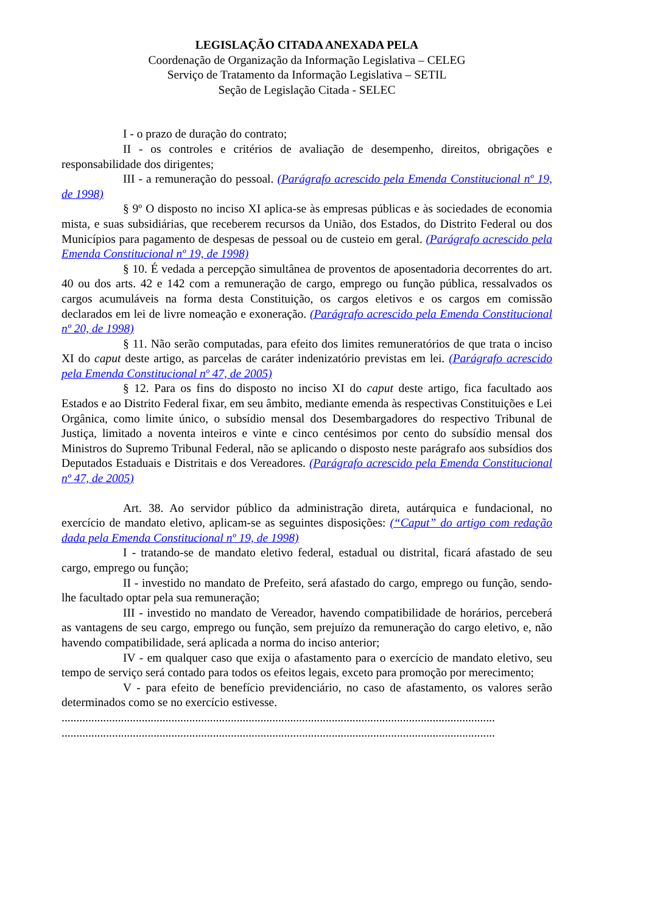LEGISLAÇÃO CITADA ANEXADA PELA
Coordenação de Organização da Informação Legislativa – CELEG
Serviço de Tratamento da Informação Legislativa – SETIL
Seção de Legislação Citada - SELEC
I - o prazo de duração do contrato;
II - os controles e critérios de avaliação de desempenho, direitos, obrigações e responsabilidade dos dirigentes;
III - a remuneração do pessoal. (Parágrafo acrescido pela Emenda Constitucional nº 19, de 1998)
§ 9º O disposto no inciso XI aplica-se às empresas públicas e às sociedades de economia mista, e suas subsidiárias, que receberem recursos da União, dos Estados, do Distrito Federal ou dos Municípios para pagamento de despesas de pessoal ou de custeio em geral. (Parágrafo acrescido pela Emenda Constitucional nº 19, de 1998)
§ 10. É vedada a percepção simultânea de proventos de aposentadoria decorrentes do art. 40 ou dos arts. 42 e 142 com a remuneração de cargo, emprego ou função pública, ressalvados os cargos acumuláveis na forma desta Constituição, os cargos eletivos e os cargos em comissão declarados em lei de livre nomeação e exoneração. (Parágrafo acrescido pela Emenda Constitucional nº 20, de 1998)
§ 11. Não serão computadas, para efeito dos limites remuneratórios de que trata o inciso XI do caput deste artigo, as parcelas de caráter indenizatório previstas em lei. (Parágrafo acrescido pela Emenda Constitucional nº 47, de 2005)
§ 12. Para os fins do disposto no inciso XI do caput deste artigo, fica facultado aos Estados e ao Distrito Federal fixar, em seu âmbito, mediante emenda às respectivas Constituições e Lei Orgânica, como limite único, o subsídio mensal dos Desembargadores do respectivo Tribunal de Justiça, limitado a noventa inteiros e vinte e cinco centésimos por cento do subsídio mensal dos Ministros do Supremo Tribunal Federal, não se aplicando o disposto neste parágrafo aos subsídios dos Deputados Estaduais e Distritais e dos Vereadores. (Parágrafo acrescido pela Emenda Constitucional nº 47, de 2005)
Art. 38. Ao servidor público da administração direta, autárquica e fundacional, no exercício de mandato eletivo, aplicam-se as seguintes disposições: (“Caput” do artigo com redação dada pela Emenda Constitucional nº 19, de 1998)
I - tratando-se de mandato eletivo federal, estadual ou distrital, ficará afastado de seu cargo, emprego ou função;
II - investido no mandato de Prefeito, será afastado do cargo, emprego ou função, sendo-lhe facultado optar pela sua remuneração;
III - investido no mandato de Vereador, havendo compatibilidade de horários, perceberá as vantagens de seu cargo, emprego ou função, sem prejuízo da remuneração do cargo eletivo, e, não havendo compatibilidade, será aplicada a norma do inciso anterior;
IV - em qualquer caso que exija o afastamento para o exercício de mandato eletivo, seu tempo de serviço será contado para todos os efeitos legais, exceto para promoção por merecimento;
V - para efeito de benefício previdenciário, no caso de afastamento, os valores serão determinados como se no exercício estivesse.
..................................................................................................................................................
..................................................................................................................................................